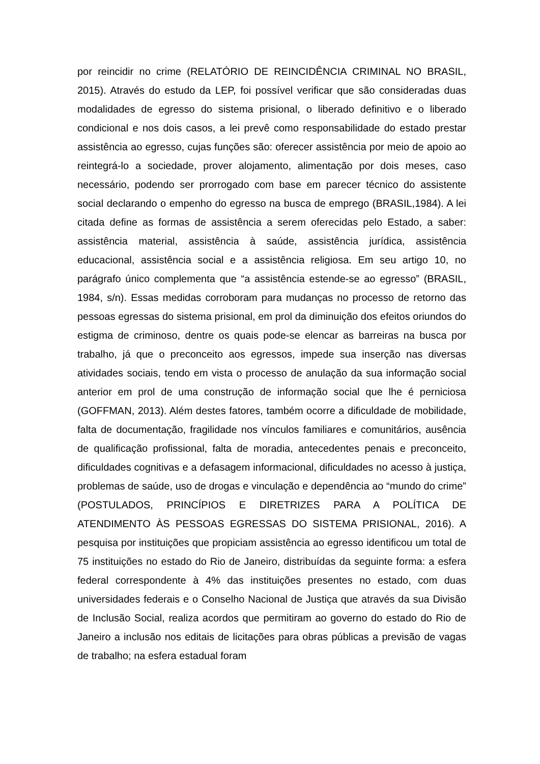por reincidir no crime (RELATÓRIO DE REINCIDÊNCIA CRIMINAL NO BRASIL, 2015). Através do estudo da LEP, foi possível verificar que são consideradas duas modalidades de egresso do sistema prisional, o liberado definitivo e o liberado condicional e nos dois casos, a lei prevê como responsabilidade do estado prestar assistência ao egresso, cujas funções são: oferecer assistência por meio de apoio ao reintegrá-lo a sociedade, prover alojamento, alimentação por dois meses, caso necessário, podendo ser prorrogado com base em parecer técnico do assistente social declarando o empenho do egresso na busca de emprego (BRASIL,1984). A lei citada define as formas de assistência a serem oferecidas pelo Estado, a saber: assistência material, assistência à saúde, assistência jurídica, assistência educacional, assistência social e a assistência religiosa. Em seu artigo 10, no parágrafo único complementa que “a assistência estende-se ao egresso” (BRASIL, 1984, s/n). Essas medidas corroboram para mudanças no processo de retorno das pessoas egressas do sistema prisional, em prol da diminuição dos efeitos oriundos do estigma de criminoso, dentre os quais pode-se elencar as barreiras na busca por trabalho, já que o preconceito aos egressos, impede sua inserção nas diversas atividades sociais, tendo em vista o processo de anulação da sua informação social anterior em prol de uma construção de informação social que lhe é perniciosa (GOFFMAN, 2013). Além destes fatores, também ocorre a dificuldade de mobilidade, falta de documentação, fragilidade nos vínculos familiares e comunitários, ausência de qualificação profissional, falta de moradia, antecedentes penais e preconceito, dificuldades cognitivas e a defasagem informacional, dificuldades no acesso à justiça, problemas de saúde, uso de drogas e vinculação e dependência ao “mundo do crime” (POSTULADOS, PRINCÍPIOS E DIRETRIZES PARA A POLÍTICA DE ATENDIMENTO ÀS PESSOAS EGRESSAS DO SISTEMA PRISIONAL, 2016). A pesquisa por instituições que propiciam assistência ao egresso identificou um total de 75 instituições no estado do Rio de Janeiro, distribuídas da seguinte forma: a esfera federal correspondente à 4% das instituições presentes no estado, com duas universidades federais e o Conselho Nacional de Justiça que através da sua Divisão de Inclusão Social, realiza acordos que permitiram ao governo do estado do Rio de Janeiro a inclusão nos editais de licitações para obras públicas a previsão de vagas de trabalho; na esfera estadual foram